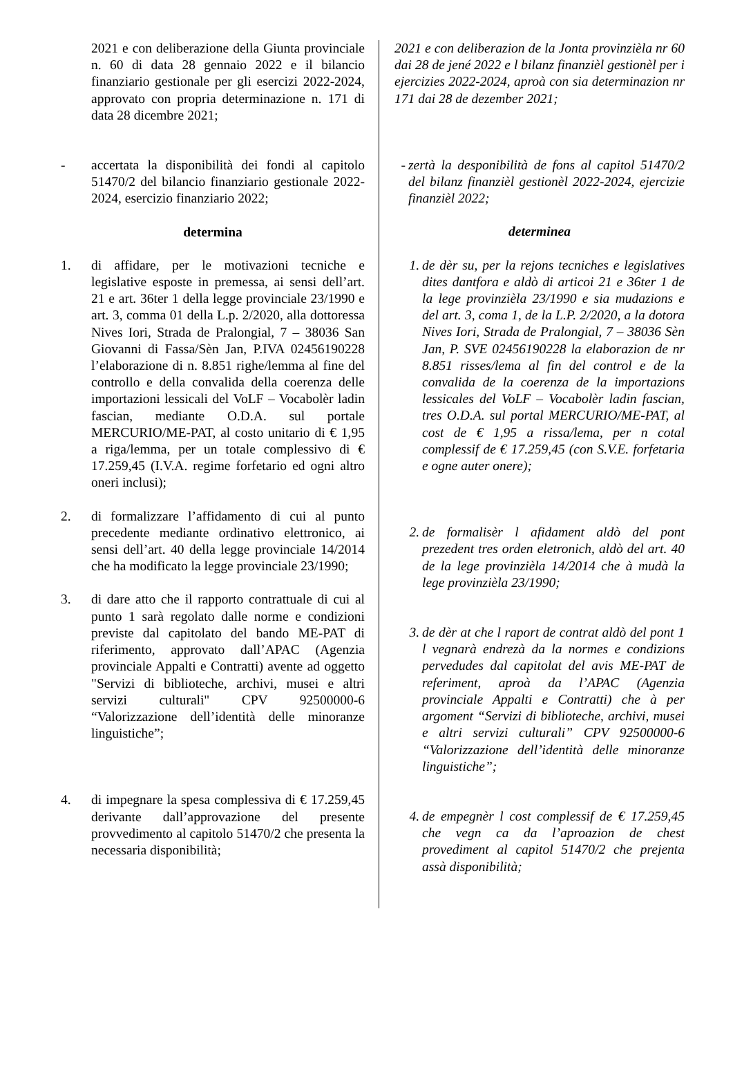2021 e con deliberazione della Giunta provinciale n. 60 di data 28 gennaio 2022 e il bilancio finanziario gestionale per gli esercizi 2022-2024, approvato con propria determinazione n. 171 di data 28 dicembre 2021;
- accertata la disponibilità dei fondi al capitolo 51470/2 del bilancio finanziario gestionale 2022- 2024, esercizio finanziario 2022;
determina
1. di affidare, per le motivazioni tecniche e legislative esposte in premessa, ai sensi dell’art. 21 e art. 36ter 1 della legge provinciale 23/1990 e art. 3, comma 01 della L.p. 2/2020, alla dottoressa Nives Iori, Strada de Pralongial, 7 – 38036 San Giovanni di Fassa/Sèn Jan, P.IVA 02456190228 l’elaborazione di n. 8.851 righe/lemma al fine del controllo e della convalida della coerenza delle importazioni lessicali del VoLF – Vocabolèr ladin fascian, mediante O.D.A. sul portale MERCURIO/ME-PAT, al costo unitario di € 1,95 a riga/lemma, per un totale complessivo di € 17.259,45 (I.V.A. regime forfetario ed ogni altro oneri inclusi);
2. di formalizzare l’affidamento di cui al punto precedente mediante ordinativo elettronico, ai sensi dell’art. 40 della legge provinciale 14/2014 che ha modificato la legge provinciale 23/1990;
3. di dare atto che il rapporto contrattuale di cui al punto 1 sarà regolato dalle norme e condizioni previste dal capitolato del bando ME-PAT di riferimento, approvato dall’APAC (Agenzia provinciale Appalti e Contratti) avente ad oggetto "Servizi di biblioteche, archivi, musei e altri servizi culturali" CPV 92500000-6 “Valorizzazione dell’identità delle minoranze linguistiche”;
4. di impegnare la spesa complessiva di € 17.259,45 derivante dall’approvazione del presente provvedimento al capitolo 51470/2 che presenta la necessaria disponibilità;
2021 e con deliberazion de la Jonta provinzièla nr 60 dai 28 de jené 2022 e l bilanz finanzièl gestionèl per i ejercizies 2022-2024, aproà con sia determinazion nr 171 dai 28 de dezember 2021;
- zertà la desponibilità de fons al capitol 51470/2 del bilanz finanzièl gestionèl 2022-2024, ejercizie finanzièl 2022;
determinea
1. de dèr su, per la rejons tecniches e legislatives dites dantfora e aldò di articoi 21 e 36ter 1 de la lege provinzièla 23/1990 e sia mudazions e del art. 3, coma 1, de la L.P. 2/2020, a la dotora Nives Iori, Strada de Pralongial, 7 – 38036 Sèn Jan, P. SVE 02456190228 la elaborazion de nr 8.851 risses/lema al fin del control e de la convalida de la coerenza de la importazions lessicales del VoLF – Vocabolèr ladin fascian, tres O.D.A. sul portal MERCURIO/ME-PAT, al cost de € 1,95 a rissa/lema, per n cotal complessif de € 17.259,45 (con S.V.E. forfetaria e ogne auter onere);
2. de formalisèr l afidament aldò del pont prezedent tres orden eletronich, aldò del art. 40 de la lege provinzièla 14/2014 che à mudà la lege provinzièla 23/1990;
3. de dèr at che l raport de contrat aldò del pont 1 l vegnarà endrezà da la normes e condizions pervedudes dal capitolat del avis ME-PAT de referiment, aproà da l’APAC (Agenzia provinciale Appalti e Contratti) che à per argoment “Servizi di biblioteche, archivi, musei e altri servizi culturali” CPV 92500000-6 “Valorizzazione dell’identità delle minoranze linguistiche”;
4. de empegnèr l cost complessif de € 17.259,45 che vegn ca da l’aproazion de chest provediment al capitol 51470/2 che prejenta assà disponibilità;